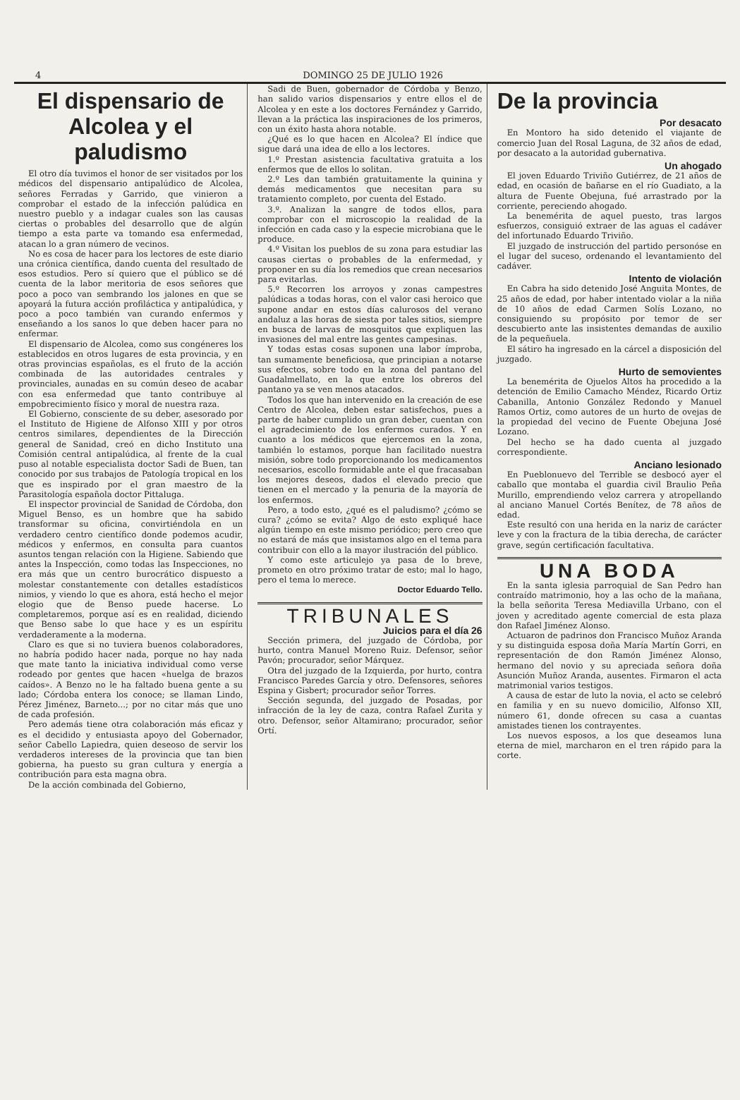4 DOMINGO 25 DE JULIO 1926
El dispensario de Alcolea y el paludismo
El otro día tuvimos el honor de ser visitados por los médicos del dispensario antipalúdico de Alcolea, señores Ferradas y Garrido, que vinieron a comprobar el estado de la infección palúdica en nuestro pueblo y a indagar cuales son las causas ciertas o probables del desarrollo que de algún tiempo a esta parte va tomando esa enfermedad, atacan lo a gran número de vecinos.
No es cosa de hacer para los lectores de este diario una crónica científica, dando cuenta del resultado de esos estudios. Pero sí quiero que el público se dé cuenta de la labor meritoria de esos señores que poco a poco van sembrando los jalones en que se apoyará la futura acción profiláctica y antipalúdica, y poco a poco también van curando enfermos y enseñando a los sanos lo que deben hacer para no enfermar.
El dispensario de Alcolea, como sus congéneres los establecidos en otros lugares de esta provincia, y en otras provincias españolas, es el fruto de la acción combinada de las autoridades centrales y provinciales, aunadas en su común deseo de acabar con esa enfermedad que tanto contribuye al empobrecimiento físico y moral de nuestra raza.
El Gobierno, consciente de su deber, asesorado por el Instituto de Higiene de Alfonso XIII y por otros centros similares, dependientes de la Dirección general de Sanidad, creó en dicho Instituto una Comisión central antipalúdica, al frente de la cual puso al notable especialista doctor Sadi de Buen, tan conocido por sus trabajos de Patología tropical en los que es inspirado por el gran maestro de la Parasitología española doctor Pittaluga.
El inspector provincial de Sanidad de Córdoba, don Miguel Benso, es un hombre que ha sabido transformar su oficina, convirtiéndola en un verdadero centro científico donde podemos acudir, médicos y enfermos, en consulta para cuantos asuntos tengan relación con la Higiene. Sabiendo que antes la Inspección, como todas las Inspecciones, no era más que un centro burocrático dispuesto a molestar constantemente con detalles estadísticos nimios, y viendo lo que es ahora, está hecho el mejor elogio que de Benso puede hacerse. Lo completaremos, porque así es en realidad, diciendo que Benso sabe lo que hace y es un espíritu verdaderamente a la moderna.
Claro es que si no tuviera buenos colaboradores, no habría podido hacer nada, porque no hay nada que mate tanto la iniciativa individual como verse rodeado por gentes que hacen «huelga de brazos caídos». A Benzo no le ha faltado buena gente a su lado; Córdoba entera los conoce; se llaman Lindo, Pérez Jiménez, Barneto...; por no citar más que uno de cada profesión.
Pero además tiene otra colaboración más eficaz y es el decidido y entusiasta apoyo del Gobernador, señor Cabello Lapiedra, quien deseoso de servir los verdaderos intereses de la provincia que tan bien gobierna, ha puesto su gran cultura y energía a contribución para esta magna obra.
De la acción combinada del Gobierno,
Sadi de Buen, gobernador de Córdoba y Benzo, han salido varios dispensarios y entre ellos el de Alcolea y en este a los doctores Fernández y Garrido, llevan a la práctica las inspiraciones de los primeros, con un éxito hasta ahora notable.
¿Qué es lo que hacen en Alcolea? El índice que sigue dará una idea de ello a los lectores.
1.º Prestan asistencia facultativa gratuita a los enfermos que de ellos lo solitan.
2.º Les dan también gratuitamente la quinina y demás medicamentos que necesitan para su tratamiento completo, por cuenta del Estado.
3.º. Analizan la sangre de todos ellos, para comprobar con el microscopio la realidad de la infección en cada caso y la especie microbiana que le produce.
4.º Visitan los pueblos de su zona para estudiar las causas ciertas o probables de la enfermedad, y proponer en su día los remedios que crean necesarios para evitarlas.
5.º Recorren los arroyos y zonas campestres palúdicas a todas horas, con el valor casi heroico que supone andar en estos días calurosos del verano andaluz a las horas de siesta por tales sitios, siempre en busca de larvas de mosquitos que expliquen las invasiones del mal entre las gentes campesinas.
Y todas estas cosas suponen una labor ímproba, tan sumamente beneficiosa, que principian a notarse sus efectos, sobre todo en la zona del pantano del Guadalmellato, en la que entre los obreros del pantano ya se ven menos atacados.
Todos los que han intervenido en la creación de ese Centro de Alcolea, deben estar satisfechos, pues a parte de haber cumplido un gran deber, cuentan con el agradecimiento de los enfermos curados. Y en cuanto a los médicos que ejercemos en la zona, también lo estamos, porque han facilitado nuestra misión, sobre todo proporcionando los medicamentos necesarios, escollo formidable ante el que fracasaban los mejores deseos, dados el elevado precio que tienen en el mercado y la penuria de la mayoría de los enfermos.
Pero, a todo esto, ¿qué es el paludismo? ¿cómo se cura? ¿cómo se evita? Algo de esto expliqué hace algún tiempo en este mismo periódico; pero creo que no estará de más que insistamos algo en el tema para contribuir con ello a la mayor ilustración del público.
Y como este articulejo ya pasa de lo breve, prometo en otro próximo tratar de esto; mal lo hago, pero el tema lo merece.
Doctor Eduardo Tello.
TRIBUNALES
Juicios para el día 26
Sección primera, del juzgado de Córdoba, por hurto, contra Manuel Moreno Ruiz. Defensor, señor Pavón; procurador, señor Márquez.
Otra del juzgado de la Izquierda, por hurto, contra Francisco Paredes García y otro. Defensores, señores Espina y Gisbert; procurador señor Torres.
Sección segunda, del juzgado de Posadas, por infracción de la ley de caza, contra Rafael Zurita y otro. Defensor, señor Altamirano; procurador, señor Ortí.
De la provincia
Por desacato
En Montoro ha sido detenido el viajante de comercio Juan del Rosal Laguna, de 32 años de edad, por desacato a la autoridad gubernativa.
Un ahogado
El joven Eduardo Triviño Gutiérrez, de 21 años de edad, en ocasión de bañarse en el río Guadiato, a la altura de Fuente Obejuna, fué arrastrado por la corriente, pereciendo ahogado.
La benemérita de aquel puesto, tras largos esfuerzos, consiguió extraer de las aguas el cadáver del infortunado Eduardo Triviño.
El juzgado de instrucción del partido personóse en el lugar del suceso, ordenando el levantamiento del cadáver.
Intento de violación
En Cabra ha sido detenido José Anguita Montes, de 25 años de edad, por haber intentado violar a la niña de 10 años de edad Carmen Solís Lozano, no consiguiendo su propósito por temor de ser descubierto ante las insistentes demandas de auxilio de la pequeñuela.
El sátiro ha ingresado en la cárcel a disposición del juzgado.
Hurto de semovientes
La benemérita de Ojuelos Altos ha procedido a la detención de Emilio Camacho Méndez, Ricardo Ortiz Cabanilla, Antonio González Redondo y Manuel Ramos Ortiz, como autores de un hurto de ovejas de la propiedad del vecino de Fuente Obejuna José Lozano.
Del hecho se ha dado cuenta al juzgado correspondiente.
Anciano lesionado
En Pueblonuevo del Terrible se desbocó ayer el caballo que montaba el guardia civil Braulio Peña Murillo, emprendiendo veloz carrera y atropellando al anciano Manuel Cortés Benítez, de 78 años de edad.
Este resultó con una herida en la nariz de carácter leve y con la fractura de la tibia derecha, de carácter grave, según certificación facultativa.
UNA BODA
En la santa iglesia parroquial de San Pedro han contraído matrimonio, hoy a las ocho de la mañana, la bella señorita Teresa Mediavilla Urbano, con el joven y acreditado agente comercial de esta plaza don Rafael Jiménez Alonso.
Actuaron de padrinos don Francisco Muñoz Aranda y su distinguida esposa doña María Martín Gorri, en representación de don Ramón Jiménez Alonso, hermano del novio y su apreciada señora doña Asunción Muñoz Aranda, ausentes. Firmaron el acta matrimonial varios testigos.
A causa de estar de luto la novia, el acto se celebró en familia y en su nuevo domicilio, Alfonso XII, número 61, donde ofrecen su casa a cuantas amistades tienen los contrayentes.
Los nuevos esposos, a los que deseamos luna eterna de miel, marcharon en el tren rápido para la corte.